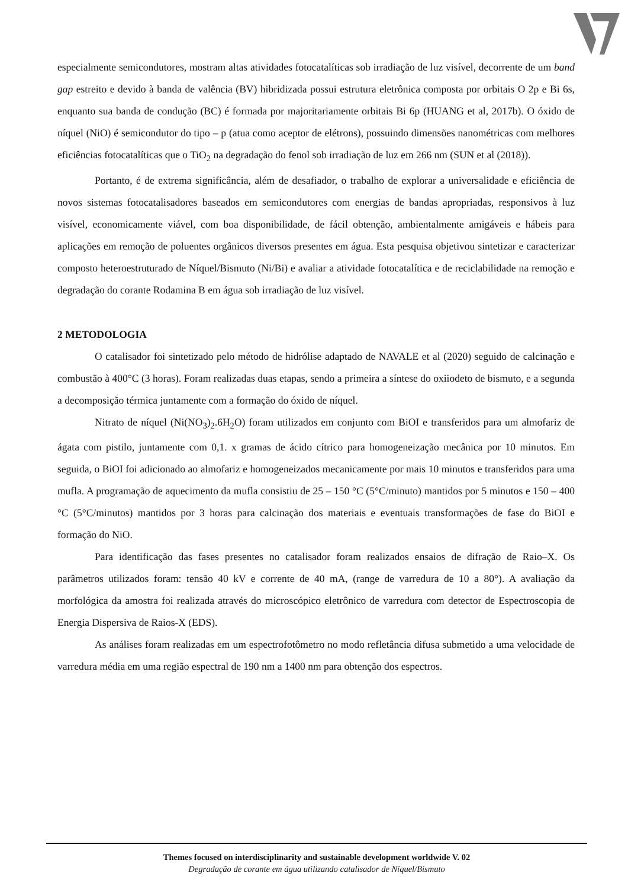especialmente semicondutores, mostram altas atividades fotocatalíticas sob irradiação de luz visível, decorrente de um band gap estreito e devido à banda de valência (BV) hibridizada possui estrutura eletrônica composta por orbitais O 2p e Bi 6s, enquanto sua banda de condução (BC) é formada por majoritariamente orbitais Bi 6p (HUANG et al, 2017b). O óxido de níquel (NiO) é semicondutor do tipo – p (atua como aceptor de elétrons), possuindo dimensões nanométricas com melhores eficiências fotocatalíticas que o TiO<sub>2</sub> na degradação do fenol sob irradiação de luz em 266 nm (SUN et al (2018)).
Portanto, é de extrema significância, além de desafiador, o trabalho de explorar a universalidade e eficiência de novos sistemas fotocatalisadores baseados em semicondutores com energias de bandas apropriadas, responsivos à luz visível, economicamente viável, com boa disponibilidade, de fácil obtenção, ambientalmente amigáveis e hábeis para aplicações em remoção de poluentes orgânicos diversos presentes em água. Esta pesquisa objetivou sintetizar e caracterizar composto heteroestruturado de Níquel/Bismuto (Ni/Bi) e avaliar a atividade fotocatalítica e de reciclabilidade na remoção e degradação do corante Rodamina B em água sob irradiação de luz visível.
2 METODOLOGIA
O catalisador foi sintetizado pelo método de hidrólise adaptado de NAVALE et al (2020) seguido de calcinação e combustão à 400°C (3 horas). Foram realizadas duas etapas, sendo a primeira a síntese do oxiiodeto de bismuto, e a segunda a decomposição térmica juntamente com a formação do óxido de níquel.
Nitrato de níquel (Ni(NO<sub>3</sub>)<sub>2</sub>.6H<sub>2</sub>O) foram utilizados em conjunto com BiOI e transferidos para um almofariz de ágata com pistilo, juntamente com 0,1. x gramas de ácido cítrico para homogeneização mecânica por 10 minutos. Em seguida, o BiOI foi adicionado ao almofariz e homogeneizados mecanicamente por mais 10 minutos e transferidos para uma mufla. A programação de aquecimento da mufla consistiu de 25 – 150 °C (5°C/minuto) mantidos por 5 minutos e 150 – 400 °C (5°C/minutos) mantidos por 3 horas para calcinação dos materiais e eventuais transformações de fase do BiOI e formação do NiO.
Para identificação das fases presentes no catalisador foram realizados ensaios de difração de Raio–X. Os parâmetros utilizados foram: tensão 40 kV e corrente de 40 mA, (range de varredura de 10 a 80°). A avaliação da morfológica da amostra foi realizada através do microscópico eletrônico de varredura com detector de Espectroscopia de Energia Dispersiva de Raios-X (EDS).
As análises foram realizadas em um espectrofotômetro no modo refletância difusa submetido a uma velocidade de varredura média em uma região espectral de 190 nm a 1400 nm para obtenção dos espectros.
Themes focused on interdisciplinarity and sustainable development worldwide V. 02
Degradação de corante em água utilizando catalisador de Níquel/Bismuto